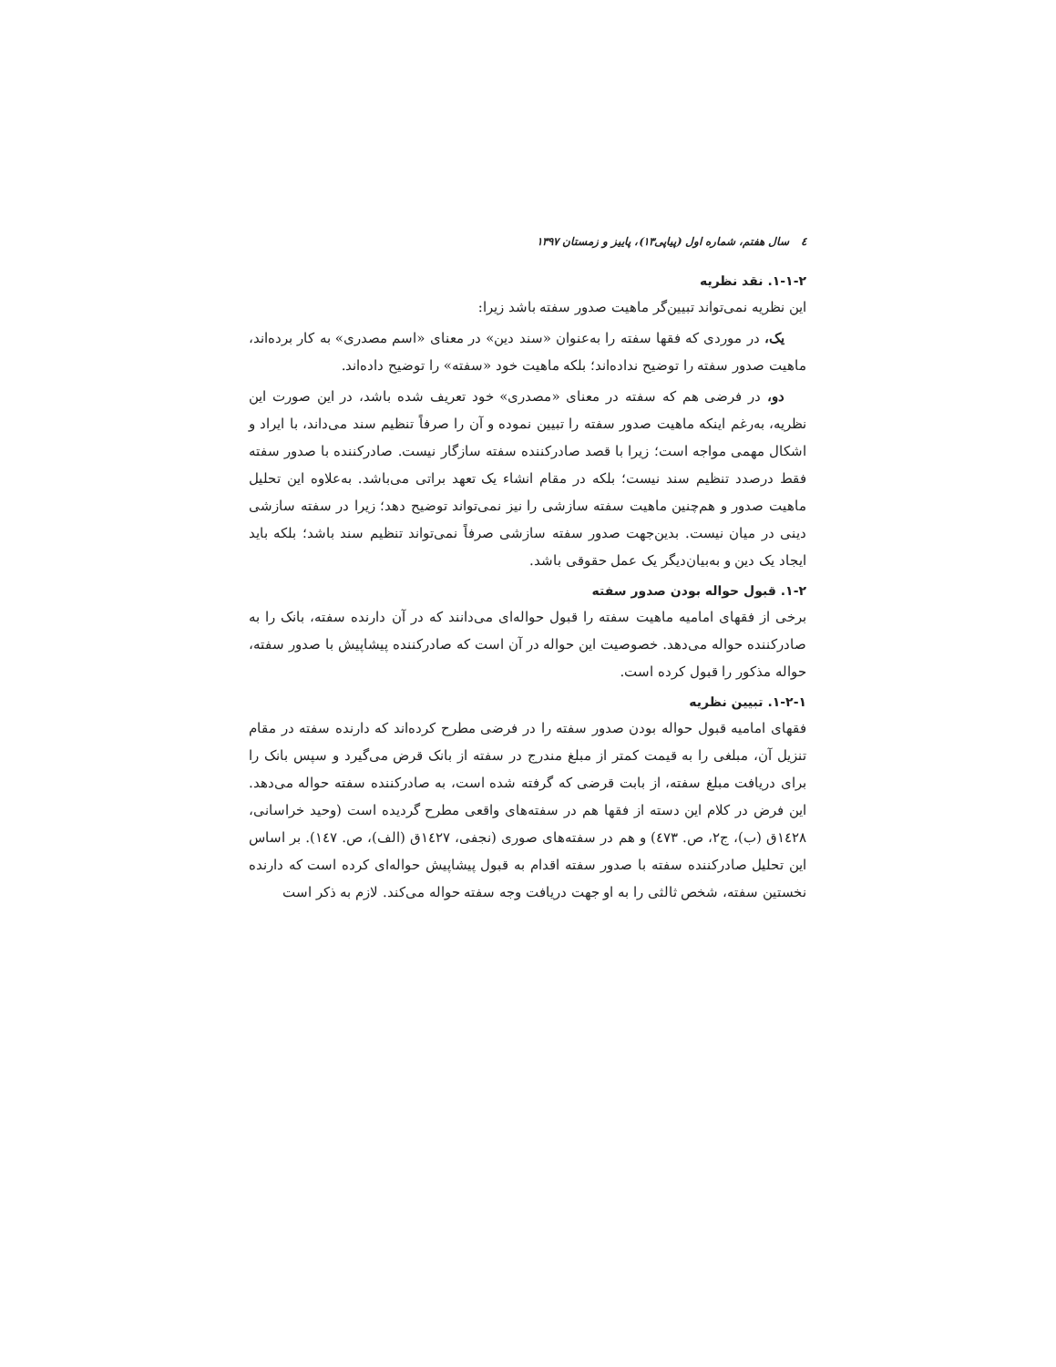٤ سال هفتم، شماره اول (پیاپی۱۳)، پاییز و زمستان ۱۳۹۷
۱-۱-۲. نقد نظریه
این نظریه نمی‌تواند تبیین‌گر ماهیت صدور سفته باشد زیرا:
یک، در موردی که فقها سفته را به‌عنوان «سند دین» در معنای «اسم مصدری» به کار برده‌اند، ماهیت صدور سفته را توضیح نداده‌اند؛ بلکه ماهیت خود «سفته» را توضیح داده‌اند.
دو، در فرضی هم که سفته در معنای «مصدری» خود تعریف شده باشد، در این صورت این نظریه، به‌رغم اینکه ماهیت صدور سفته را تبیین نموده و آن را صرفاً تنظیم سند می‌داند، با ایراد و اشکال مهمی مواجه است؛ زیرا با قصد صادرکننده سفته سازگار نیست. صادرکننده با صدور سفته فقط درصدد تنظیم سند نیست؛ بلکه در مقام انشاء یک تعهد براتی می‌باشد. به‌علاوه این تحلیل ماهیت صدور و هم‌چنین ماهیت سفته سازشی را نیز نمی‌تواند توضیح دهد؛ زیرا در سفته سازشی دینی در میان نیست. بدین‌جهت صدور سفته سازشی صرفاً نمی‌تواند تنظیم سند باشد؛ بلکه باید ایجاد یک دین و به‌بیان‌دیگر یک عمل حقوقی باشد.
۱-۲. قبول حواله بودن صدور سفته
برخی از فقهای امامیه ماهیت سفته را قبول حواله‌ای می‌دانند که در آن دارنده سفته، بانک را به صادرکننده حواله می‌دهد. خصوصیت این حواله در آن است که صادرکننده پیشاپیش با صدور سفته، حواله مذکور را قبول کرده است.
۱-۲-۱. تبیین نظریه
فقهای امامیه قبول حواله بودن صدور سفته را در فرضی مطرح کرده‌اند که دارنده سفته در مقام تنزیل آن، مبلغی را به قیمت کمتر از مبلغ مندرج در سفته از بانک قرض می‌گیرد و سپس بانک را برای دریافت مبلغ سفته، از بابت قرضی که گرفته شده است، به صادرکننده سفته حواله می‌دهد. این فرض در کلام این دسته از فقها هم در سفته‌های واقعی مطرح گردیده است (وحید خراسانی، ۱٤۲۸ق (ب)، ج۲، ص. ٤۷۳) و هم در سفته‌های صوری (نجفی، ۱٤۲۷ق (الف)، ص. ۱٤۷). بر اساس این تحلیل صادرکننده سفته با صدور سفته اقدام به قبول پیشاپیش حواله‌ای کرده است که دارنده نخستین سفته، شخص ثالثی را به او جهت دریافت وجه سفته حواله می‌کند. لازم به ذکر است